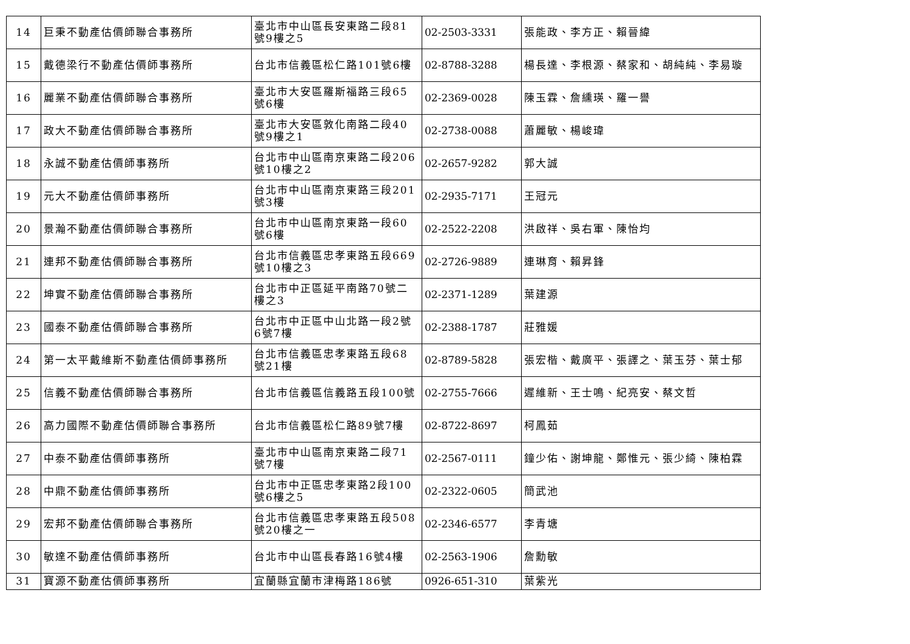| 14 | 巨秉不動產估價師聯合事務所 | 臺北市中山區長安東路二段81號9樓之5 | 02-2503-3331 | 張能政、李方正、賴晉緯 |
| 15 | 戴德梁行不動產估價師事務所 | 台北市信義區松仁路101號6樓 | 02-8788-3288 | 楊長達、李根源、蔡家和、胡純純、李易璇 |
| 16 | 麗業不動產估價師聯合事務所 | 臺北市大安區羅斯福路三段65號6樓 | 02-2369-0028 | 陳玉霖、詹纁瑛、羅一譽 |
| 17 | 政大不動產估價師聯合事務所 | 臺北市大安區敦化南路二段40號9樓之1 | 02-2738-0088 | 蕭麗敏、楊峻瑋 |
| 18 | 永誠不動產估價師事務所 | 台北市中山區南京東路二段206號10樓之2 | 02-2657-9282 | 郭大誠 |
| 19 | 元大不動產估價師事務所 | 台北市中山區南京東路三段201號3樓 | 02-2935-7171 | 王冠元 |
| 20 | 景瀚不動產估價師聯合事務所 | 台北市中山區南京東路一段60號6樓 | 02-2522-2208 | 洪啟祥、吳右軍、陳怡均 |
| 21 | 連邦不動產估價師聯合事務所 | 台北市信義區忠孝東路五段669號10樓之3 | 02-2726-9889 | 連琳育、賴昇鋒 |
| 22 | 坤實不動產估價師聯合事務所 | 台北市中正區延平南路70號二樓之3 | 02-2371-1289 | 葉建源 |
| 23 | 國泰不動產估價師聯合事務所 | 台北市中正區中山北路一段2號6號7樓 | 02-2388-1787 | 莊雅媛 |
| 24 | 第一太平戴維斯不動產估價師事務所 | 台北市信義區忠孝東路五段68號21樓 | 02-8789-5828 | 張宏楷、戴廣平、張譯之、葉玉芬、葉士郁 |
| 25 | 信義不動產估價師聯合事務所 | 台北市信義區信義路五段100號 | 02-2755-7666 | 遲維新、王士鳴、紀亮安、蔡文哲 |
| 26 | 高力國際不動產估價師聯合事務所 | 台北市信義區松仁路89號7樓 | 02-8722-8697 | 柯鳳茹 |
| 27 | 中泰不動產估價師事務所 | 臺北市中山區南京東路二段71號7樓 | 02-2567-0111 | 鐘少佑、謝坤龍、鄭惟元、張少綺、陳柏霖 |
| 28 | 中鼎不動產估價師事務所 | 台北市中正區忠孝東路2段100號6樓之5 | 02-2322-0605 | 簡武池 |
| 29 | 宏邦不動產估價師聯合事務所 | 台北市信義區忠孝東路五段508號20樓之一 | 02-2346-6577 | 李青塘 |
| 30 | 敏達不動產估價師事務所 | 台北市中山區長春路16號4樓 | 02-2563-1906 | 詹勳敏 |
| 31 | 寶源不動產估價師事務所 | 宜蘭縣宜蘭市津梅路186號 | 0926-651-310 | 葉紫光 |